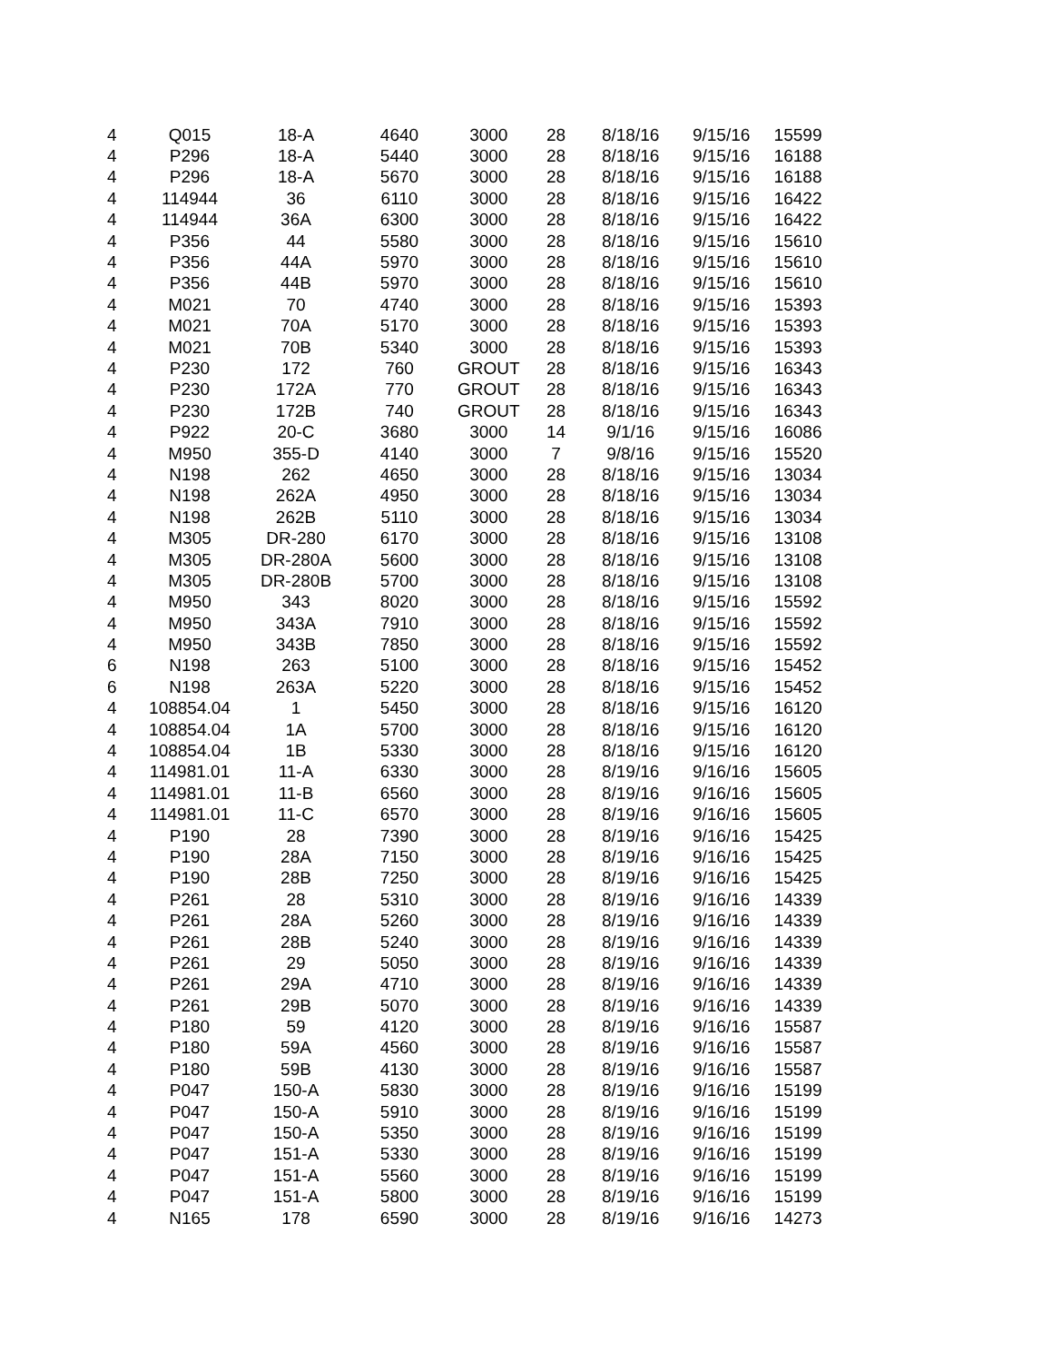| 4 | Q015 | 18-A | 4640 | 3000 | 28 | 8/18/16 | 9/15/16 | 15599 |
| 4 | P296 | 18-A | 5440 | 3000 | 28 | 8/18/16 | 9/15/16 | 16188 |
| 4 | P296 | 18-A | 5670 | 3000 | 28 | 8/18/16 | 9/15/16 | 16188 |
| 4 | 114944 | 36 | 6110 | 3000 | 28 | 8/18/16 | 9/15/16 | 16422 |
| 4 | 114944 | 36A | 6300 | 3000 | 28 | 8/18/16 | 9/15/16 | 16422 |
| 4 | P356 | 44 | 5580 | 3000 | 28 | 8/18/16 | 9/15/16 | 15610 |
| 4 | P356 | 44A | 5970 | 3000 | 28 | 8/18/16 | 9/15/16 | 15610 |
| 4 | P356 | 44B | 5970 | 3000 | 28 | 8/18/16 | 9/15/16 | 15610 |
| 4 | M021 | 70 | 4740 | 3000 | 28 | 8/18/16 | 9/15/16 | 15393 |
| 4 | M021 | 70A | 5170 | 3000 | 28 | 8/18/16 | 9/15/16 | 15393 |
| 4 | M021 | 70B | 5340 | 3000 | 28 | 8/18/16 | 9/15/16 | 15393 |
| 4 | P230 | 172 | 760 | GROUT | 28 | 8/18/16 | 9/15/16 | 16343 |
| 4 | P230 | 172A | 770 | GROUT | 28 | 8/18/16 | 9/15/16 | 16343 |
| 4 | P230 | 172B | 740 | GROUT | 28 | 8/18/16 | 9/15/16 | 16343 |
| 4 | P922 | 20-C | 3680 | 3000 | 14 | 9/1/16 | 9/15/16 | 16086 |
| 4 | M950 | 355-D | 4140 | 3000 | 7 | 9/8/16 | 9/15/16 | 15520 |
| 4 | N198 | 262 | 4650 | 3000 | 28 | 8/18/16 | 9/15/16 | 13034 |
| 4 | N198 | 262A | 4950 | 3000 | 28 | 8/18/16 | 9/15/16 | 13034 |
| 4 | N198 | 262B | 5110 | 3000 | 28 | 8/18/16 | 9/15/16 | 13034 |
| 4 | M305 | DR-280 | 6170 | 3000 | 28 | 8/18/16 | 9/15/16 | 13108 |
| 4 | M305 | DR-280A | 5600 | 3000 | 28 | 8/18/16 | 9/15/16 | 13108 |
| 4 | M305 | DR-280B | 5700 | 3000 | 28 | 8/18/16 | 9/15/16 | 13108 |
| 4 | M950 | 343 | 8020 | 3000 | 28 | 8/18/16 | 9/15/16 | 15592 |
| 4 | M950 | 343A | 7910 | 3000 | 28 | 8/18/16 | 9/15/16 | 15592 |
| 4 | M950 | 343B | 7850 | 3000 | 28 | 8/18/16 | 9/15/16 | 15592 |
| 6 | N198 | 263 | 5100 | 3000 | 28 | 8/18/16 | 9/15/16 | 15452 |
| 6 | N198 | 263A | 5220 | 3000 | 28 | 8/18/16 | 9/15/16 | 15452 |
| 4 | 108854.04 | 1 | 5450 | 3000 | 28 | 8/18/16 | 9/15/16 | 16120 |
| 4 | 108854.04 | 1A | 5700 | 3000 | 28 | 8/18/16 | 9/15/16 | 16120 |
| 4 | 108854.04 | 1B | 5330 | 3000 | 28 | 8/18/16 | 9/15/16 | 16120 |
| 4 | 114981.01 | 11-A | 6330 | 3000 | 28 | 8/19/16 | 9/16/16 | 15605 |
| 4 | 114981.01 | 11-B | 6560 | 3000 | 28 | 8/19/16 | 9/16/16 | 15605 |
| 4 | 114981.01 | 11-C | 6570 | 3000 | 28 | 8/19/16 | 9/16/16 | 15605 |
| 4 | P190 | 28 | 7390 | 3000 | 28 | 8/19/16 | 9/16/16 | 15425 |
| 4 | P190 | 28A | 7150 | 3000 | 28 | 8/19/16 | 9/16/16 | 15425 |
| 4 | P190 | 28B | 7250 | 3000 | 28 | 8/19/16 | 9/16/16 | 15425 |
| 4 | P261 | 28 | 5310 | 3000 | 28 | 8/19/16 | 9/16/16 | 14339 |
| 4 | P261 | 28A | 5260 | 3000 | 28 | 8/19/16 | 9/16/16 | 14339 |
| 4 | P261 | 28B | 5240 | 3000 | 28 | 8/19/16 | 9/16/16 | 14339 |
| 4 | P261 | 29 | 5050 | 3000 | 28 | 8/19/16 | 9/16/16 | 14339 |
| 4 | P261 | 29A | 4710 | 3000 | 28 | 8/19/16 | 9/16/16 | 14339 |
| 4 | P261 | 29B | 5070 | 3000 | 28 | 8/19/16 | 9/16/16 | 14339 |
| 4 | P180 | 59 | 4120 | 3000 | 28 | 8/19/16 | 9/16/16 | 15587 |
| 4 | P180 | 59A | 4560 | 3000 | 28 | 8/19/16 | 9/16/16 | 15587 |
| 4 | P180 | 59B | 4130 | 3000 | 28 | 8/19/16 | 9/16/16 | 15587 |
| 4 | P047 | 150-A | 5830 | 3000 | 28 | 8/19/16 | 9/16/16 | 15199 |
| 4 | P047 | 150-A | 5910 | 3000 | 28 | 8/19/16 | 9/16/16 | 15199 |
| 4 | P047 | 150-A | 5350 | 3000 | 28 | 8/19/16 | 9/16/16 | 15199 |
| 4 | P047 | 151-A | 5330 | 3000 | 28 | 8/19/16 | 9/16/16 | 15199 |
| 4 | P047 | 151-A | 5560 | 3000 | 28 | 8/19/16 | 9/16/16 | 15199 |
| 4 | P047 | 151-A | 5800 | 3000 | 28 | 8/19/16 | 9/16/16 | 15199 |
| 4 | N165 | 178 | 6590 | 3000 | 28 | 8/19/16 | 9/16/16 | 14273 |